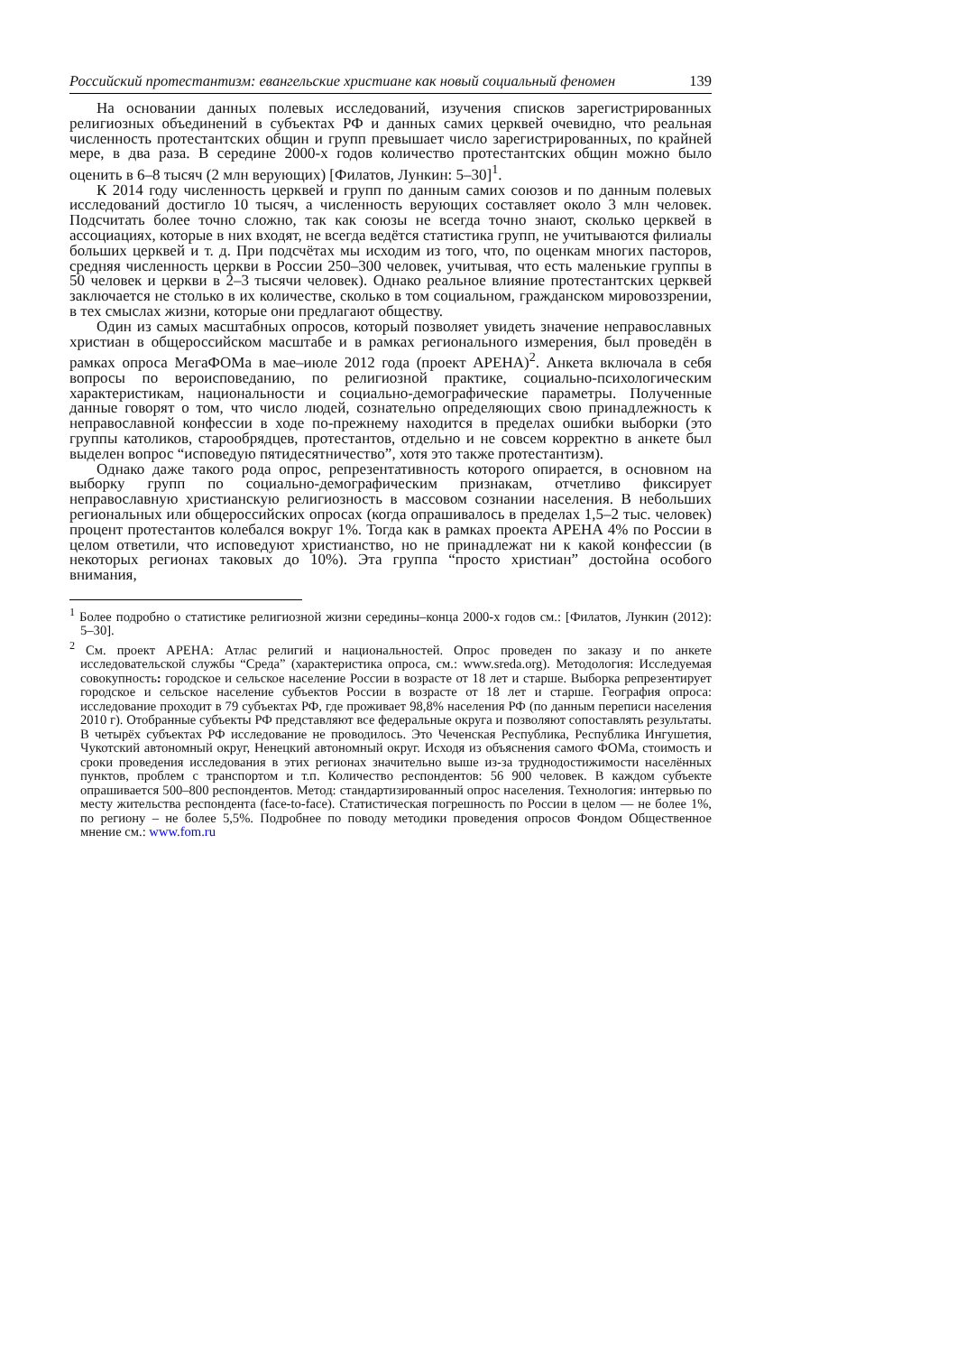Российский протестантизм: евангельские христиане как новый социальный феномен 139
На основании данных полевых исследований, изучения списков зарегистрированных религиозных объединений в субъектах РФ и данных самих церквей очевидно, что реальная численность протестантских общин и групп превышает число зарегистрированных, по крайней мере, в два раза. В середине 2000-х годов количество протестантских общин можно было оценить в 6–8 тысяч (2 млн верующих) [Филатов, Лункин: 5–30]<sup>1</sup>.
К 2014 году численность церквей и групп по данным самих союзов и по данным полевых исследований достигло 10 тысяч, а численность верующих составляет около 3 млн человек. Подсчитать более точно сложно, так как союзы не всегда точно знают, сколько церквей в ассоциациях, которые в них входят, не всегда ведётся статистика групп, не учитываются филиалы больших церквей и т. д. При подсчётах мы исходим из того, что, по оценкам многих пасторов, средняя численность церкви в России 250–300 человек, учитывая, что есть маленькие группы в 50 человек и церкви в 2–3 тысячи человек). Однако реальное влияние протестантских церквей заключается не столько в их количестве, сколько в том социальном, гражданском мировоззрении, в тех смыслах жизни, которые они предлагают обществу.
Один из самых масштабных опросов, который позволяет увидеть значение неправославных христиан в общероссийском масштабе и в рамках регионального измерения, был проведён в рамках опроса МегаФОМа в мае–июле 2012 года (проект АРЕНА)<sup>2</sup>. Анкета включала в себя вопросы по вероисповеданию, по религиозной практике, социально-психологическим характеристикам, национальности и социально-демографические параметры. Полученные данные говорят о том, что число людей, сознательно определяющих свою принадлежность к неправославной конфессии в ходе по-прежнему находится в пределах ошибки выборки (это группы католиков, старообрядцев, протестантов, отдельно и не совсем корректно в анкете был выделен вопрос “исповедую пятидесятничество”, хотя это также протестантизм).
Однако даже такого рода опрос, репрезентативность которого опирается, в основном на выборку групп по социально-демографическим признакам, отчетливо фиксирует неправославную христианскую религиозность в массовом сознании населения. В небольших региональных или общероссийских опросах (когда опрашивалось в пределах 1,5–2 тыс. человек) процент протестантов колебался вокруг 1%. Тогда как в рамках проекта АРЕНА 4% по России в целом ответили, что исповедуют христианство, но не принадлежат ни к какой конфессии (в некоторых регионах таковых до 10%). Эта группа “просто христиан” достойна особого внимания,
<sup>1</sup> Более подробно о статистике религиозной жизни середины–конца 2000-х годов см.: [Филатов, Лункин (2012): 5–30].
<sup>2</sup> См. проект АРЕНА: Атлас религий и национальностей. Опрос проведен по заказу и по анкете исследовательской службы “Среда” (характеристика опроса, см.: www.sreda.org). Методология: Исследуемая совокупность: городское и сельское население России в возрасте от 18 лет и старше. Выборка репрезентирует городское и сельское население субъектов России в возрасте от 18 лет и старше. География опроса: исследование проходит в 79 субъектах РФ, где проживает 98,8% населения РФ (по данным переписи населения 2010 г). Отобранные субъекты РФ представляют все федеральные округа и позволяют сопоставлять результаты. В четырёх субъектах РФ исследование не проводилось. Это Чеченская Республика, Республика Ингушетия, Чукотский автономный округ, Ненецкий автономный округ. Исходя из объяснения самого ФОМа, стоимость и сроки проведения исследования в этих регионах значительно выше из-за труднодостижимости населённых пунктов, проблем с транспортом и т.п. Количество респондентов: 56 900 человек. В каждом субъекте опрашивается 500–800 респондентов. Метод: стандартизированный опрос населения. Технология: интервью по месту жительства респондента (face-to-face). Статистическая погрешность по России в целом — не более 1%, по региону – не более 5,5%. Подробнее по поводу методики проведения опросов Фондом Общественное мнение см.: www.fom.ru